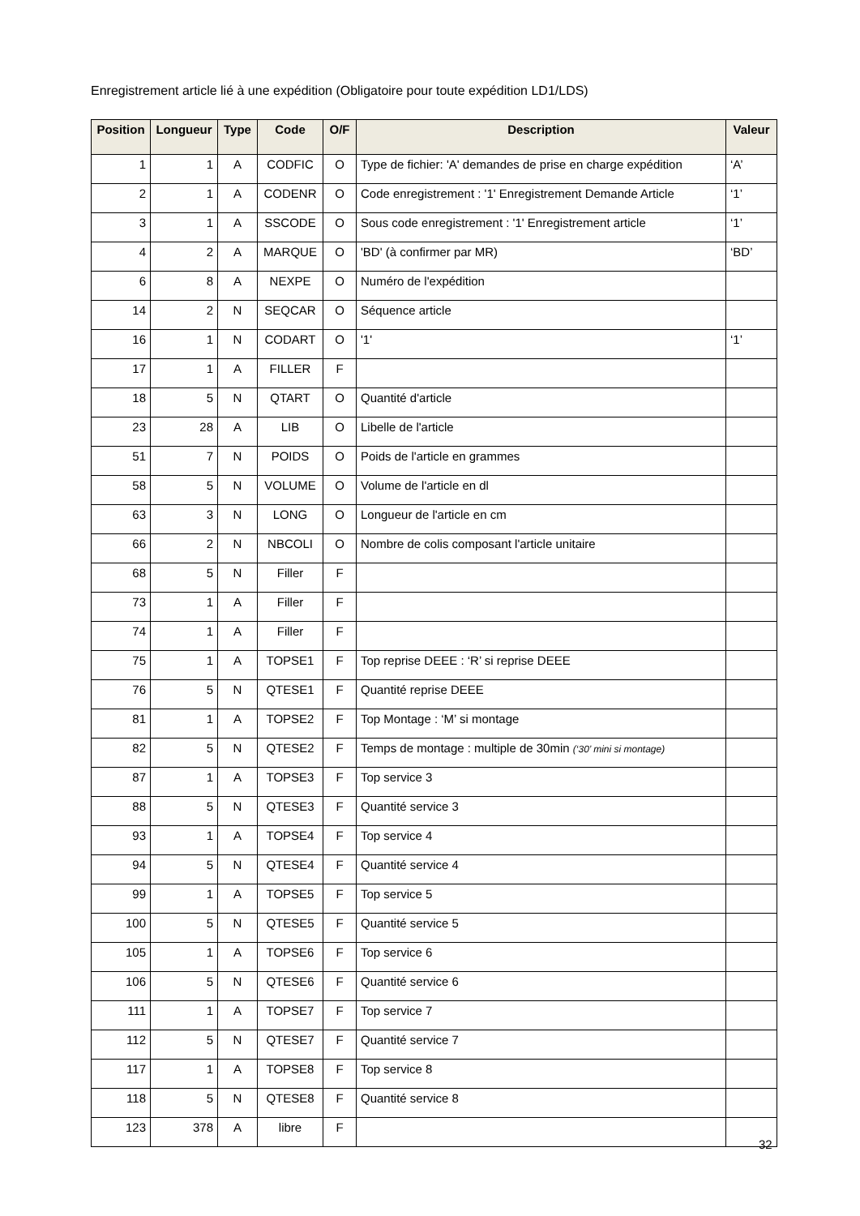Enregistrement article lié à une expédition (Obligatoire pour toute expédition LD1/LDS)
| Position | Longueur | Type | Code | O/F | Description | Valeur |
| --- | --- | --- | --- | --- | --- | --- |
| 1 | 1 | A | CODFIC | O | Type de fichier: 'A' demandes de prise en charge expédition | ‘A’ |
| 2 | 1 | A | CODENR | O | Code enregistrement : '1' Enregistrement Demande Article | ‘1’ |
| 3 | 1 | A | SSCODE | O | Sous code enregistrement : '1' Enregistrement article | ‘1’ |
| 4 | 2 | A | MARQUE | O | 'BD' (à confirmer par MR) | ‘BD’ |
| 6 | 8 | A | NEXPE | O | Numéro de l'expédition | |
| 14 | 2 | N | SEQCAR | O | Séquence article | |
| 16 | 1 | N | CODART | O | '1' | ‘1’ |
| 17 | 1 | A | FILLER | F | | |
| 18 | 5 | N | QTART | O | Quantité d'article | |
| 23 | 28 | A | LIB | O | Libelle de l'article | |
| 51 | 7 | N | POIDS | O | Poids de l'article en grammes | |
| 58 | 5 | N | VOLUME | O | Volume de l'article en dl | |
| 63 | 3 | N | LONG | O | Longueur de l'article en cm | |
| 66 | 2 | N | NBCOLI | O | Nombre de colis composant l'article unitaire | |
| 68 | 5 | N | Filler | F | | |
| 73 | 1 | A | Filler | F | | |
| 74 | 1 | A | Filler | F | | |
| 75 | 1 | A | TOPSE1 | F | Top reprise DEEE : ‘R’ si reprise DEEE | |
| 76 | 5 | N | QTESE1 | F | Quantité reprise DEEE | |
| 81 | 1 | A | TOPSE2 | F | Top Montage : ‘M’ si montage | |
| 82 | 5 | N | QTESE2 | F | Temps de montage : multiple de 30min (‘30’ mini si montage) | |
| 87 | 1 | A | TOPSE3 | F | Top service 3 | |
| 88 | 5 | N | QTESE3 | F | Quantité service 3 | |
| 93 | 1 | A | TOPSE4 | F | Top service 4 | |
| 94 | 5 | N | QTESE4 | F | Quantité service 4 | |
| 99 | 1 | A | TOPSE5 | F | Top service 5 | |
| 100 | 5 | N | QTESE5 | F | Quantité service 5 | |
| 105 | 1 | A | TOPSE6 | F | Top service 6 | |
| 106 | 5 | N | QTESE6 | F | Quantité service 6 | |
| 111 | 1 | A | TOPSE7 | F | Top service 7 | |
| 112 | 5 | N | QTESE7 | F | Quantité service 7 | |
| 117 | 1 | A | TOPSE8 | F | Top service 8 | |
| 118 | 5 | N | QTESE8 | F | Quantité service 8 | |
| 123 | 378 | A | libre | F | | |
32